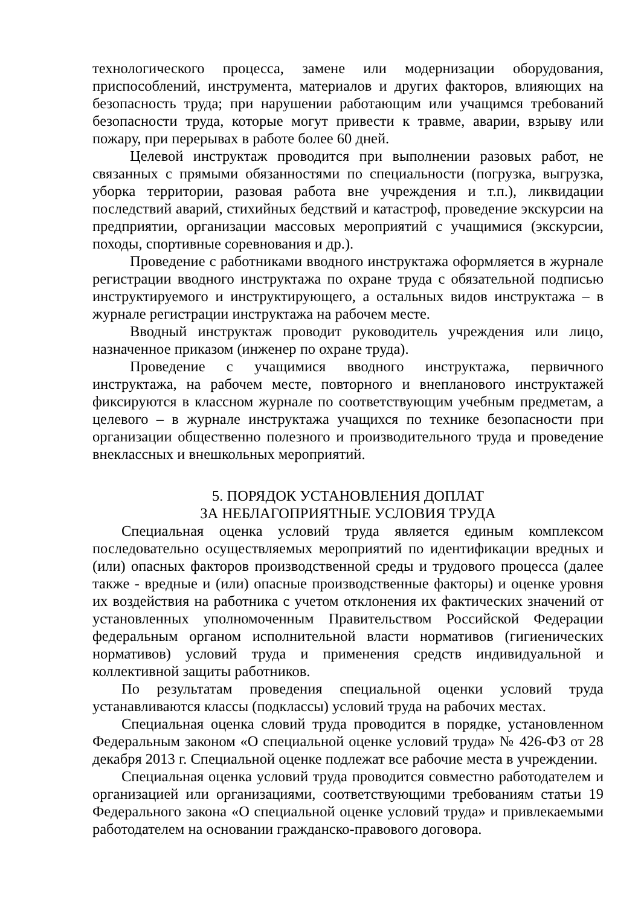технологического процесса, замене или модернизации оборудования, приспособлений, инструмента, материалов и других факторов, влияющих на безопасность труда; при нарушении работающим или учащимся требований безопасности труда, которые могут привести к травме, аварии, взрыву или пожару, при перерывах в работе более 60 дней.
Целевой инструктаж проводится при выполнении разовых работ, не связанных с прямыми обязанностями по специальности (погрузка, выгрузка, уборка территории, разовая работа вне учреждения и т.п.), ликвидации последствий аварий, стихийных бедствий и катастроф, проведение экскурсии на предприятии, организации массовых мероприятий с учащимися (экскурсии, походы, спортивные соревнования и др.).
Проведение с работниками вводного инструктажа оформляется в журнале регистрации вводного инструктажа по охране труда с обязательной подписью инструктируемого и инструктирующего, а остальных видов инструктажа – в журнале регистрации инструктажа на рабочем месте.
Вводный инструктаж проводит руководитель учреждения или лицо, назначенное приказом (инженер по охране труда).
Проведение с учащимися вводного инструктажа, первичного инструктажа, на рабочем месте, повторного и внепланового инструктажей фиксируются в классном журнале по соответствующим учебным предметам, а целевого – в журнале инструктажа учащихся по технике безопасности при организации общественно полезного и производительного труда и проведение внеклассных и внешкольных мероприятий.
5. ПОРЯДОК УСТАНОВЛЕНИЯ ДОПЛАТ
ЗА НЕБЛАГОПРИЯТНЫЕ УСЛОВИЯ ТРУДА
Специальная оценка условий труда является единым комплексом последовательно осуществляемых мероприятий по идентификации вредных и (или) опасных факторов производственной среды и трудового процесса (далее также - вредные и (или) опасные производственные факторы) и оценке уровня их воздействия на работника с учетом отклонения их фактических значений от установленных уполномоченным Правительством Российской Федерации федеральным органом исполнительной власти нормативов (гигиенических нормативов) условий труда и применения средств индивидуальной и коллективной защиты работников.
По результатам проведения специальной оценки условий труда устанавливаются классы (подклассы) условий труда на рабочих местах.
Специальная оценка словий труда проводится в порядке, установленном Федеральным законом «О специальной оценке условий труда» № 426-ФЗ от 28 декабря 2013 г. Специальной оценке подлежат все рабочие места в учреждении.
Специальная оценка условий труда проводится совместно работодателем и организацией или организациями, соответствующими требованиям статьи 19 Федерального закона «О специальной оценке условий труда» и привлекаемыми работодателем на основании гражданско-правового договора.